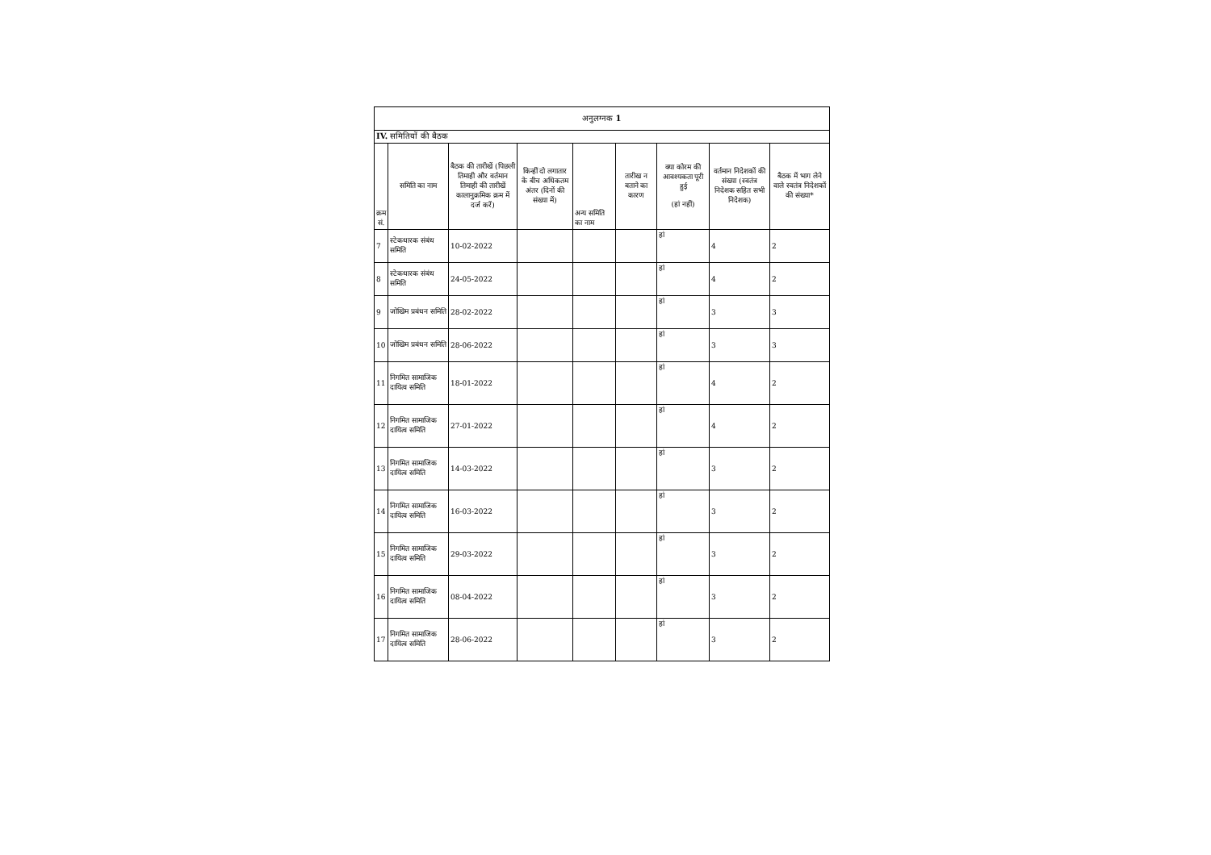| अनुलग्नक 1 | | | | | | | | |
| IV. समितियों की बैठक | | | | | | | | |
| क्रम सं. | समिति का नाम | बैठक की तारीखें (पिछली तिमाही और वर्तमान तिमाही की तारीखें कालानुक्रमिक क्रम में दर्ज करें) | किन्हीं दो लगातार के बीच अधिकतम अंतर (दिनों की संख्या में) | अन्य समिति का नाम | तारीख न बताने का कारण | क्या कोरम की आवश्यकता पूरी हुई (हां नहीं) | वर्तमान निदेशकों की संख्या (स्वतंत्र निदेशक सहित सभी निदेशक) | बैठक में भाग लेने वाले स्वतंत्र निदेशकों की संख्या* |
| 7 | स्टेकधारक संबंध समिति | 10-02-2022 | | | | हां | 4 | 2 |
| 8 | स्टेकधारक संबंध समिति | 24-05-2022 | | | | हां | 4 | 2 |
| 9 | जोखिम प्रबंधन समिति | 28-02-2022 | | | | हां | 3 | 3 |
| 10 | जोखिम प्रबंधन समिति | 28-06-2022 | | | | हां | 3 | 3 |
| 11 | निगमित सामाजिक दायित्व समिति | 18-01-2022 | | | | हां | 4 | 2 |
| 12 | निगमित सामाजिक दायित्व समिति | 27-01-2022 | | | | हां | 4 | 2 |
| 13 | निगमित सामाजिक दायित्व समिति | 14-03-2022 | | | | हां | 3 | 2 |
| 14 | निगमित सामाजिक दायित्व समिति | 16-03-2022 | | | | हां | 3 | 2 |
| 15 | निगमित सामाजिक दायित्व समिति | 29-03-2022 | | | | हां | 3 | 2 |
| 16 | निगमित सामाजिक दायित्व समिति | 08-04-2022 | | | | हां | 3 | 2 |
| 17 | निगमित सामाजिक दायित्व समिति | 28-06-2022 | | | | हां | 3 | 2 |